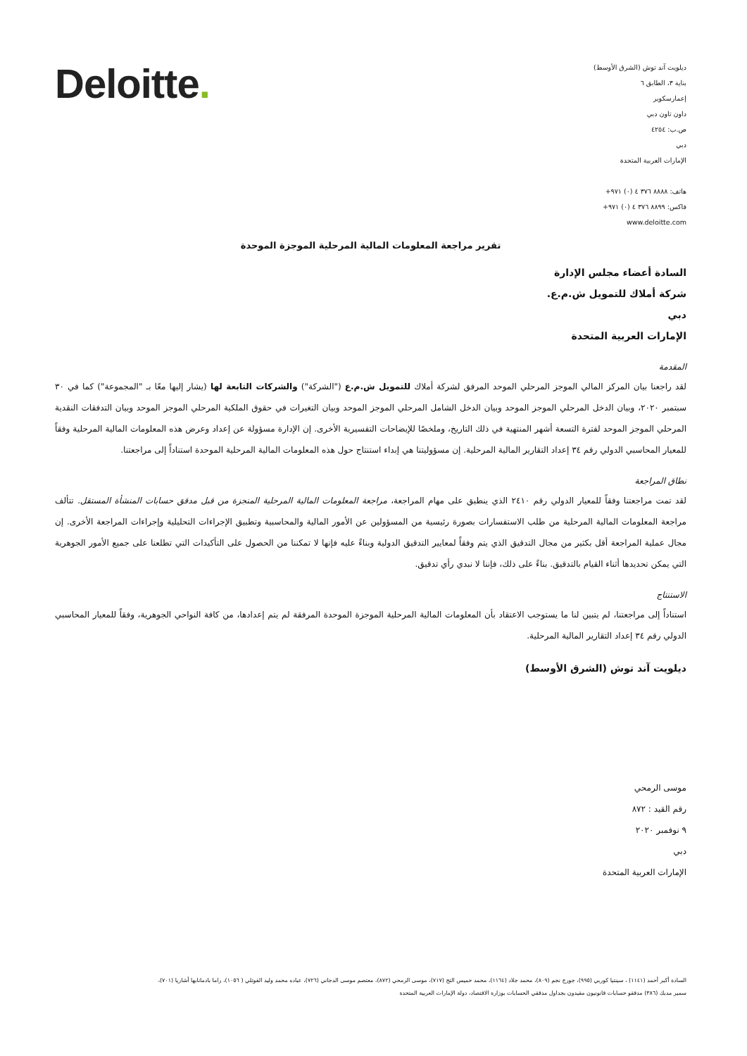Deloitte.
ديلويت آند توش (الشرق الأوسط)
بناية ٣، الطابق ٦
إعمارسكوير
داون تاون دبي
ص.ب: ٤٢٥٤
دبي
الإمارات العربية المتحدة
هاتف: ٨٨٨٨ ٣٧٦ ٤ (٠) ٩٧١+
فاكس: ٨٨٩٩ ٣٧٦ ٤ (٠) ٩٧١+
www.deloitte.com
تقرير مراجعة المعلومات المالية المرحلية الموجزة الموحدة
السادة أعضاء مجلس الإدارة
شركة أملاك للتمويل ش.م.ع.
دبي
الإمارات العربية المتحدة
المقدمة
لقد راجعنا بيان المركز المالي الموجز المرحلي الموحد المرفق لشركة أملاك للتمويل ش.م.ع ("الشركة") والشركات التابعة لها (يشار إليها معًا بـ "المجموعة") كما في ٣٠ سبتمبر ٢٠٢٠، وبيان الدخل المرحلي الموجز الموحد وبيان الدخل الشامل المرحلي الموجز الموحد وبيان التغيرات في حقوق الملكية المرحلي الموجز الموحد وبيان التدفقات النقدية المرحلي الموجز الموحد لفترة التسعة أشهر المنتهية في ذلك التاريخ، وملخصًا للإيضاحات التفسيرية الأخرى. إن الإدارة مسؤولة عن إعداد وعرض هذه المعلومات المالية المرحلية وفقاً للمعيار المحاسبي الدولي رقم ٣٤ إعداد التقارير المالية المرحلية. إن مسؤوليتنا هي إبداء استنتاج حول هذه المعلومات المالية المرحلية الموحدة استناداً إلى مراجعتنا.
نطاق المراجعة
لقد تمت مراجعتنا وفقاً للمعيار الدولي رقم ٢٤١٠ الذي ينطبق على مهام المراجعة، مراجعة المعلومات المالية المرحلية المنجزة من قبل مدقق حسابات المنشأة المستقل. تتألف مراجعة المعلومات المالية المرحلية من طلب الاستفسارات بصورة رئيسية من المسؤولين عن الأمور المالية والمحاسبية وتطبيق الإجراءات التحليلية وإجراءات المراجعة الأخرى. إن مجال عملية المراجعة أقل بكثير من مجال التدقيق الذي يتم وفقاً لمعايير التدقيق الدولية وبناءً عليه فإنها لا تمكننا من الحصول على التأكيدات التي تطلعنا على جميع الأمور الجوهرية التي يمكن تحديدها أثناء القيام بالتدقيق. بناءً على ذلك، فإننا لا نبدي رأي تدقيق.
الاستنتاج
استناداً إلى مراجعتنا، لم يتبين لنا ما يستوجب الاعتقاد بأن المعلومات المالية المرحلية الموجزة الموحدة المرفقة لم يتم إعدادها، من كافة النواحي الجوهرية، وفقاً للمعيار المحاسبي الدولي رقم ٣٤ إعداد التقارير المالية المرحلية.
ديلويت آند توش (الشرق الأوسط)
موسى الرمحي
رقم القيد : ٨٧٢
٩ نوفمبر ٢٠٢٠
دبي
الإمارات العربية المتحدة
السادة أكبر أحمد (١١٤١) ، سينتيا كوربي (٩٩٥)، جورج نجم (٨٠٩)، محمد جلاد (١١٦٤)، محمد خميس التح (٧١٧)، موسى الرمحي (٨٧٢)، معتصم موسى الدجاني (٧٢٦)، عباده محمد وليد القوتلي ( ١٠٥٦)، راما بادمانابها أشاريا (٧٠١)،
سمير مدبك (٣٨٦) مدققو حسابات قانونيون مقيدون بجداول مدققي الحسابات بوزارة الاقتصاد، دولة الإمارات العربية المتحدة